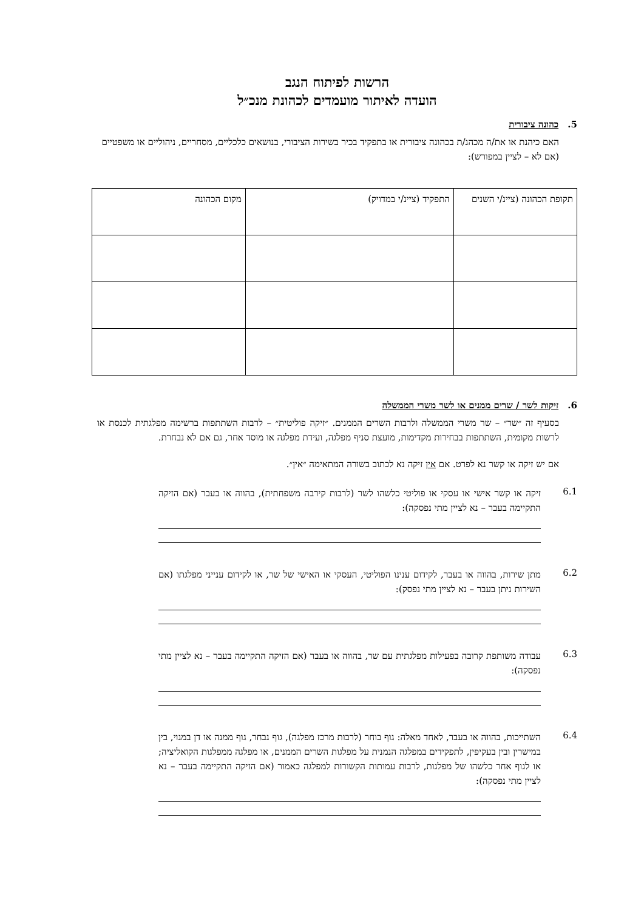הרשות לפיתוח הנגב
הועדה לאיתור מועמדים לכהונת מנכ״ל
5. כהונה ציבורית
האם כיהנת או את/ה מכהנ/ת בכהונה ציבורית או בתפקיד בכיר בשירות הציבורי, בנושאים כלכליים, מסחריים, ניהוליים או משפטיים (אם לא – לציין במפורש):
| תקופת הכהונה (ציינ/י השנים | התפקיד (ציינ/י במדויק) | מקום הכהונה |
6. זיקות לשר / שרים ממנים או לשר משרי הממשלה
בסעיף זה ״שר״ – שר משרי הממשלה ולרבות השרים הממנים. ״זיקה פוליטית״ – לרבות השתתפות ברשימה מפלגתית לכנסת או לרשות מקומית, השתתפות בבחירות מקדימות, מועצת סניף מפלגה, ועידת מפלגה או מוסד אחר, גם אם לא נבחרת.
אם יש זיקה או קשר נא לפרט. אם אין זיקה נא לכתוב בשורה המתאימה ״אין״.
6.1
זיקה או קשר אישי או עסקי או פוליטי כלשהו לשר (לרבות קירבה משפחתית), בהווה או בעבר (אם הזיקה התקיימה בעבר – נא לציין מתי נפסקה):
6.2
מתן שירות, בהווה או בעבר, לקידום ענינו הפוליטי, העסקי או האישי של שר, או לקידום ענייני מפלגתו (אם השירות ניתן בעבר – נא לציין מתי נפסק):
6.3
עבודה משותפת קרובה בפעילות מפלגתית עם שר, בהווה או בעבר (אם הזיקה התקיימה בעבר – נא לציין מתי נפסקה):
6.4
השתייכות, בהווה או בעבר, לאחד מאלה: גוף בוחר (לרבות מרכז מפלגה), גוף נבחר, גוף ממנה או דן במנוי, בין במישרין ובין בעקיפין, לתפקידים במפלגה הנמנית על מפלגות השרים הממנים, או מפלגה ממפלגות הקואליציה; או לגוף אחר כלשהו של מפלגות, לרבות עמותות הקשורות למפלגה כאמור (אם הזיקה התקיימה בעבר – נא לציין מתי נפסקה):